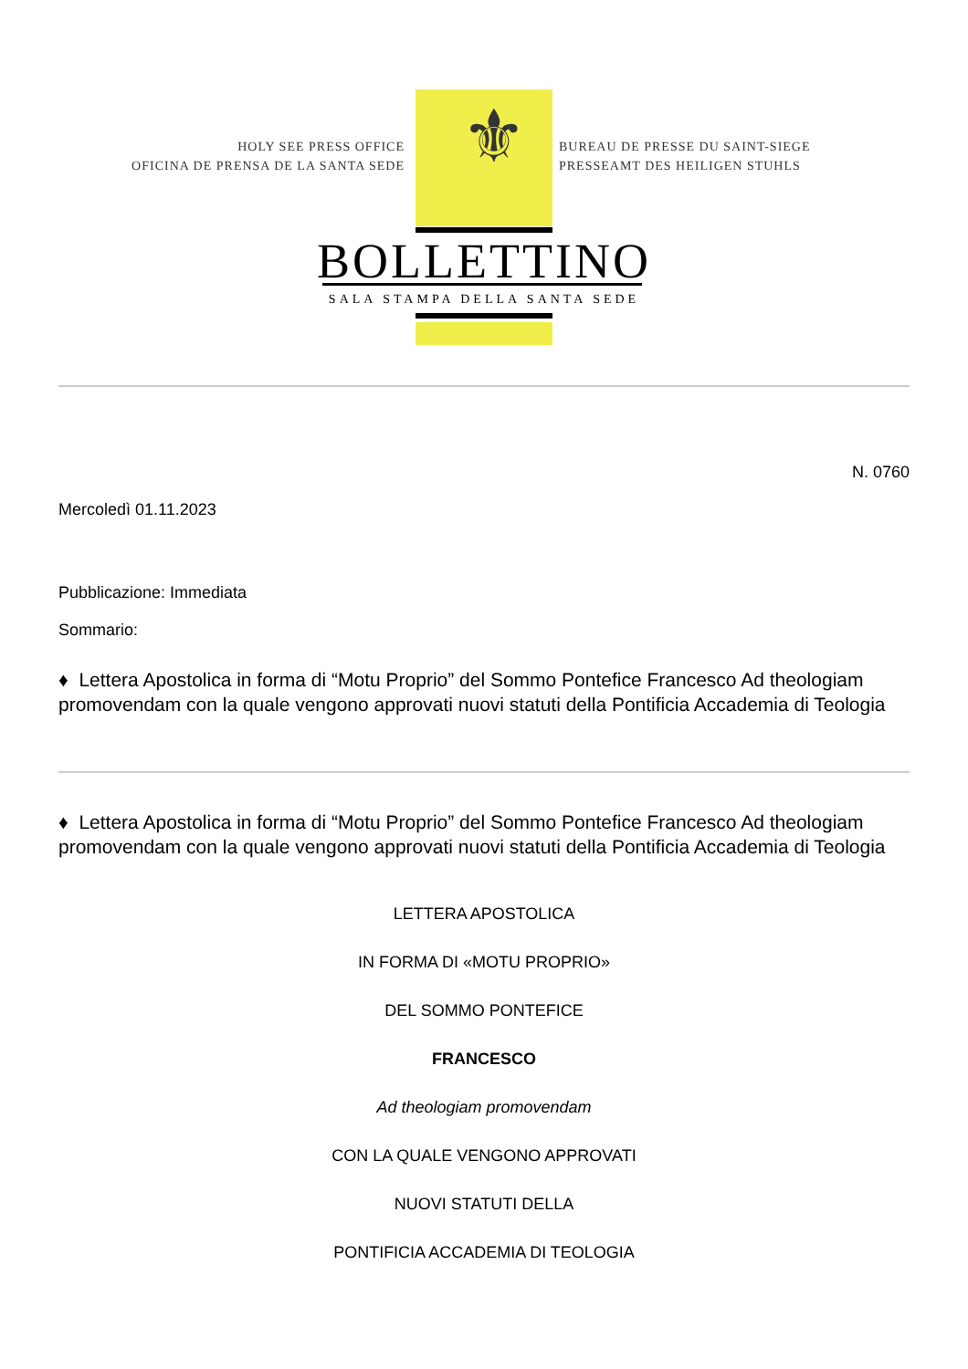HOLY SEE PRESS OFFICE
OFICINA DE PRENSA DE LA SANTA SEDE
⚜
BUREAU DE PRESSE DU SAINT-SIEGE
PRESSEAMT DES HEILIGEN STUHLS
BOLLETTINO
SALA STAMPA DELLA SANTA SEDE
N. 0760
Mercoledì 01.11.2023
Pubblicazione: Immediata
Sommario:
♦ Lettera Apostolica in forma di “Motu Proprio” del Sommo Pontefice Francesco Ad theologiam promovendam con la quale vengono approvati nuovi statuti della Pontificia Accademia di Teologia
♦ Lettera Apostolica in forma di “Motu Proprio” del Sommo Pontefice Francesco Ad theologiam promovendam con la quale vengono approvati nuovi statuti della Pontificia Accademia di Teologia
LETTERA APOSTOLICA
IN FORMA DI «MOTU PROPRIO»
DEL SOMMO PONTEFICE
FRANCESCO
Ad theologiam promovendam
CON LA QUALE VENGONO APPROVATI
NUOVI STATUTI DELLA
PONTIFICIA ACCADEMIA DI TEOLOGIA